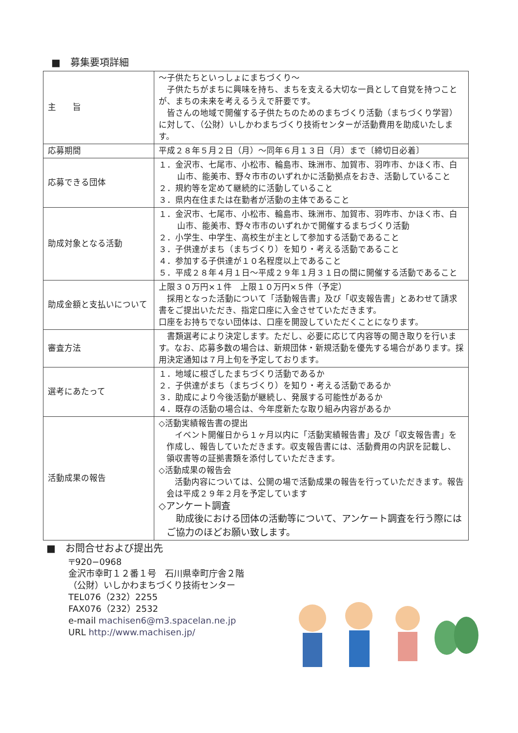■　募集要項詳細
| 主 旨 | ～子供たちといっしょにまちづくり～ 子供たちがまちに興味を持ち、まちを支える大切な一員として自覚を持つことが、まちの未来を考えるうえで肝要です。 皆さんの地域で開催する子供たちのためのまちづくり活動（まちづくり学習）に対して、（公財）いしかわまちづくり技術センターが活動費用を助成いたします。 |
| 応募期間 | 平成２８年５月２日（月）～同年６月１３日（月）まで〔締切日必着〕 |
| 応募できる団体 | １．金沢市、七尾市、小松市、輪島市、珠洲市、加賀市、羽咋市、かほく市、白山市、能美市、野々市市のいずれかに活動拠点をおき、活動していること ２．規約等を定めて継続的に活動していること ３．県内在住または在勤者が活動の主体であること |
| 助成対象となる活動 | １．金沢市、七尾市、小松市、輪島市、珠洲市、加賀市、羽咋市、かほく市、白山市、能美市、野々市市のいずれかで開催するまちづくり活動 ２．小学生、中学生、高校生が主として参加する活動であること ３．子供達がまち（まちづくり）を知り・考える活動であること ４．参加する子供達が１０名程度以上であること ５．平成２８年４月１日～平成２９年１月３１日の間に開催する活動であること |
| 助成金額と支払いについて | 上限３０万円×１件 上限１０万円×５件（予定） 採用となった活動について「活動報告書」及び「収支報告書」とあわせて請求書をご提出いただき、指定口座に入金させていただきます。 口座をお持ちでない団体は、口座を開設していただくことになります。 |
| 審査方法 | 書類選考により決定します。ただし、必要に応じて内容等の聞き取りを行います。なお、応募多数の場合は、新規団体・新規活動を優先する場合があります。採用決定通知は７月上旬を予定しております。 |
| 選考にあたって | １．地域に根ざしたまちづくり活動であるか ２．子供達がまち（まちづくり）を知り・考える活動であるか ３．助成により今後活動が継続し、発展する可能性があるか ４．既存の活動の場合は、今年度新たな取り組み内容があるか |
| 活動成果の報告 | ◇活動実績報告書の提出 イベント開催日から１ヶ月以内に「活動実績報告書」及び「収支報告書」を作成し、報告していただきます。収支報告書には、活動費用の内訳を記載し、領収書等の証拠書類を添付していただきます。 ◇活動成果の報告会 活動内容については、公開の場で活動成果の報告を行っていただきます。報告会は平成２９年２月を予定しています ◇アンケート調査 助成後における団体の活動等について、アンケート調査を行う際にはご協力のほどお願い致します。 |
■　お問合せおよび提出先
〒920−0968
金沢市幸町１２番１号　石川県幸町庁舎２階
（公財）いしかわまちづくり技術センター
TEL076（232）2255
FAX076（232）2532
e-mail machisen6@m3.spacelan.ne.jp
URL http://www.machisen.jp/